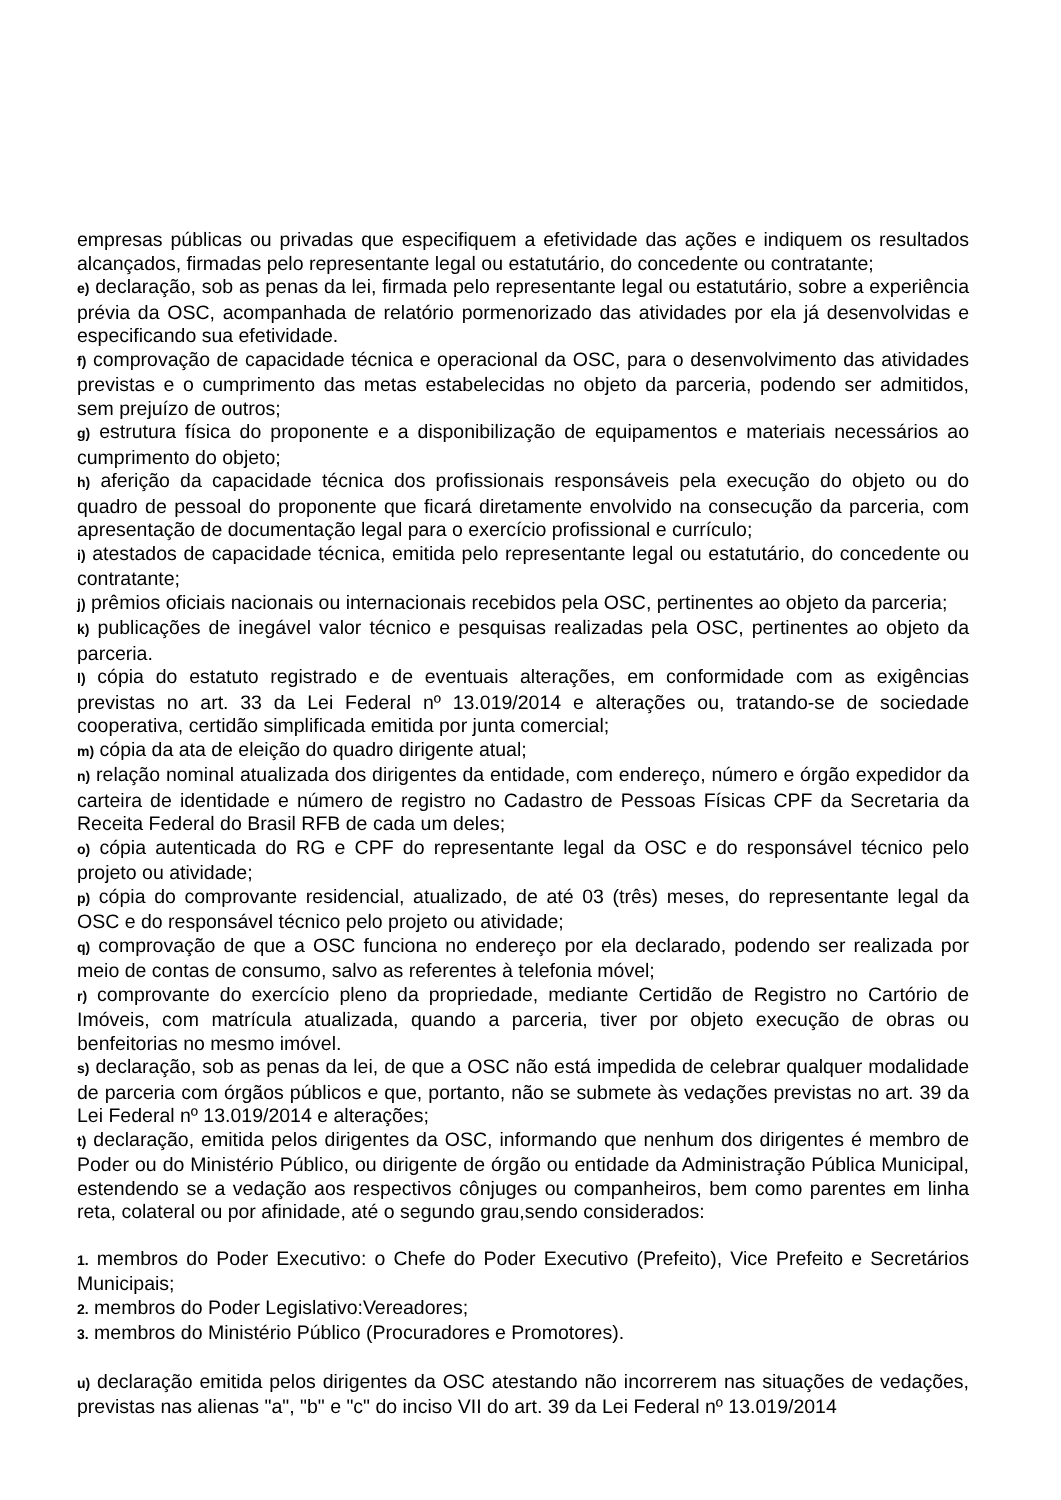empresas públicas ou privadas que especifiquem a efetividade das ações e indiquem os resultados alcançados, firmadas pelo representante legal ou estatutário, do concedente ou contratante;
e) declaração, sob as penas da lei, firmada pelo representante legal ou estatutário, sobre a experiência prévia da OSC, acompanhada de relatório pormenorizado das atividades por ela já desenvolvidas e especificando sua efetividade.
f) comprovação de capacidade técnica e operacional da OSC, para o desenvolvimento das atividades previstas e o cumprimento das metas estabelecidas no objeto da parceria, podendo ser admitidos, sem prejuízo de outros;
g) estrutura física do proponente e a disponibilização de equipamentos e materiais necessários ao cumprimento do objeto;
h) aferição da capacidade técnica dos profissionais responsáveis pela execução do objeto ou do quadro de pessoal do proponente que ficará diretamente envolvido na consecução da parceria, com apresentação de documentação legal para o exercício profissional e currículo;
i) atestados de capacidade técnica, emitida pelo representante legal ou estatutário, do concedente ou contratante;
j) prêmios oficiais nacionais ou internacionais recebidos pela OSC, pertinentes ao objeto da parceria;
k) publicações de inegável valor técnico e pesquisas realizadas pela OSC, pertinentes ao objeto da parceria.
l) cópia do estatuto registrado e de eventuais alterações, em conformidade com as exigências previstas no art. 33 da Lei Federal nº 13.019/2014 e alterações ou, tratando-se de sociedade cooperativa, certidão simplificada emitida por junta comercial;
m) cópia da ata de eleição do quadro dirigente atual;
n) relação nominal atualizada dos dirigentes da entidade, com endereço, número e órgão expedidor da carteira de identidade e número de registro no Cadastro de Pessoas Físicas CPF da Secretaria da Receita Federal do Brasil RFB de cada um deles;
o) cópia autenticada do RG e CPF do representante legal da OSC e do responsável técnico pelo projeto ou atividade;
p) cópia do comprovante residencial, atualizado, de até 03 (três) meses, do representante legal da OSC e do responsável técnico pelo projeto ou atividade;
q) comprovação de que a OSC funciona no endereço por ela declarado, podendo ser realizada por meio de contas de consumo, salvo as referentes à telefonia móvel;
r) comprovante do exercício pleno da propriedade, mediante Certidão de Registro no Cartório de Imóveis, com matrícula atualizada, quando a parceria, tiver por objeto execução de obras ou benfeitorias no mesmo imóvel.
s) declaração, sob as penas da lei, de que a OSC não está impedida de celebrar qualquer modalidade de parceria com órgãos públicos e que, portanto, não se submete às vedações previstas no art. 39 da Lei Federal nº 13.019/2014 e alterações;
t) declaração, emitida pelos dirigentes da OSC, informando que nenhum dos dirigentes é membro de Poder ou do Ministério Público, ou dirigente de órgão ou entidade da Administração Pública Municipal, estendendo se a vedação aos respectivos cônjuges ou companheiros, bem como parentes em linha reta, colateral ou por afinidade, até o segundo grau,sendo considerados:
1. membros do Poder Executivo: o Chefe do Poder Executivo (Prefeito), Vice Prefeito e Secretários Municipais;
2. membros do Poder Legislativo:Vereadores;
3. membros do Ministério Público (Procuradores e Promotores).
u) declaração emitida pelos dirigentes da OSC atestando não incorrerem nas situações de vedações, previstas nas alienas "a", "b" e "c" do inciso VII do art. 39 da Lei Federal nº 13.019/2014